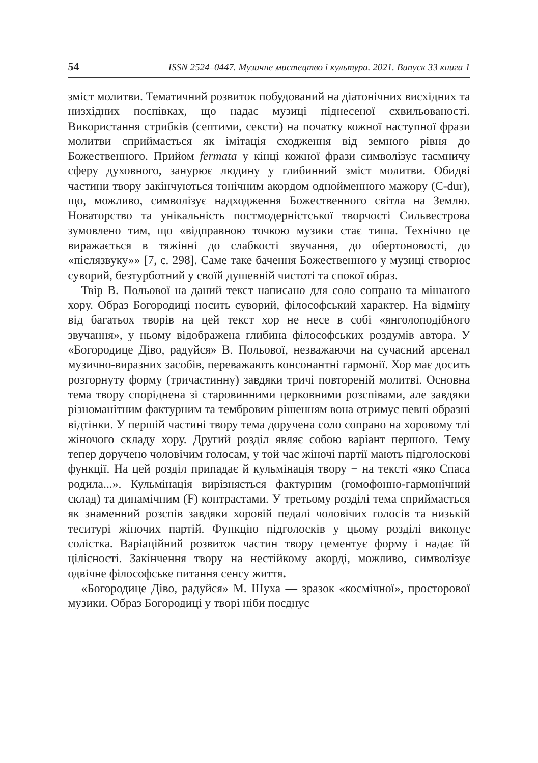54 ISSN 2524–0447. Музичне мистецтво і культура. 2021. Випуск 33 книга 1
зміст молитви. Тематичний розвиток побудований на діатонічних висхідних та низхідних поспівках, що надає музиці піднесеної схвильованості. Використання стрибків (септими, сексти) на початку кожної наступної фрази молитви сприймається як імітація сходження від земного рівня до Божественного. Прийом fermata у кінці кожної фрази символізує таємничу сферу духовного, занурює людину у глибинний зміст молитви. Обидві частини твору закінчуються тонічним акордом однойменного мажору (C-dur), що, можливо, символізує надходження Божественного світла на Землю. Новаторство та унікальність постмодерністської творчості Сильвестрова зумовлено тим, що «відправною точкою музики стає тиша. Технічно це виражається в тяжінні до слабкості звучання, до обертоновості, до «післязвуку»» [7, с. 298]. Саме таке бачення Божественного у музиці створює суворий, безтурботний у своїй душевній чистоті та спокої образ.
Твір В. Польової на даний текст написано для соло сопрано та мішаного хору. Образ Богородиці носить суворий, філософський характер. На відміну від багатьох творів на цей текст хор не несе в собі «янголоподібного звучання», у ньому відображена глибина філософських роздумів автора. У «Богородице Діво, радуйся» В. Польової, незважаючи на сучасний арсенал музично-виразних засобів, переважають консонантні гармонії. Хор має досить розгорнуту форму (тричастинну) завдяки тричі повтореній молитві. Основна тема твору споріднена зі старовинними церковними розспівами, але завдяки різноманітним фактурним та тембровим рішенням вона отримує певні образні відтінки. У першій частині твору тема доручена соло сопрано на хоровому тлі жіночого складу хору. Другий розділ являє собою варіант першого. Тему тепер доручено чоловічим голосам, у той час жіночі партії мають підголоскові функції. На цей розділ припадає й кульмінація твору − на тексті «яко Спаса родила...». Кульмінація вирізняється фактурним (гомофонно-гармонічний склад) та динамічним (F) контрастами. У третьому розділі тема сприймається як знаменний розспів завдяки хоровій педалі чоловічих голосів та низькій теситурі жіночих партій. Функцію підголосків у цьому розділі виконує солістка. Варіаційний розвиток частин твору цементує форму і надає їй цілісності. Закінчення твору на нестійкому акорді, можливо, символізує одвічне філософське питання сенсу життя.
«Богородице Діво, радуйся» М. Шуха — зразок «космічної», просторової музики. Образ Богородиці у творі ніби поєднує